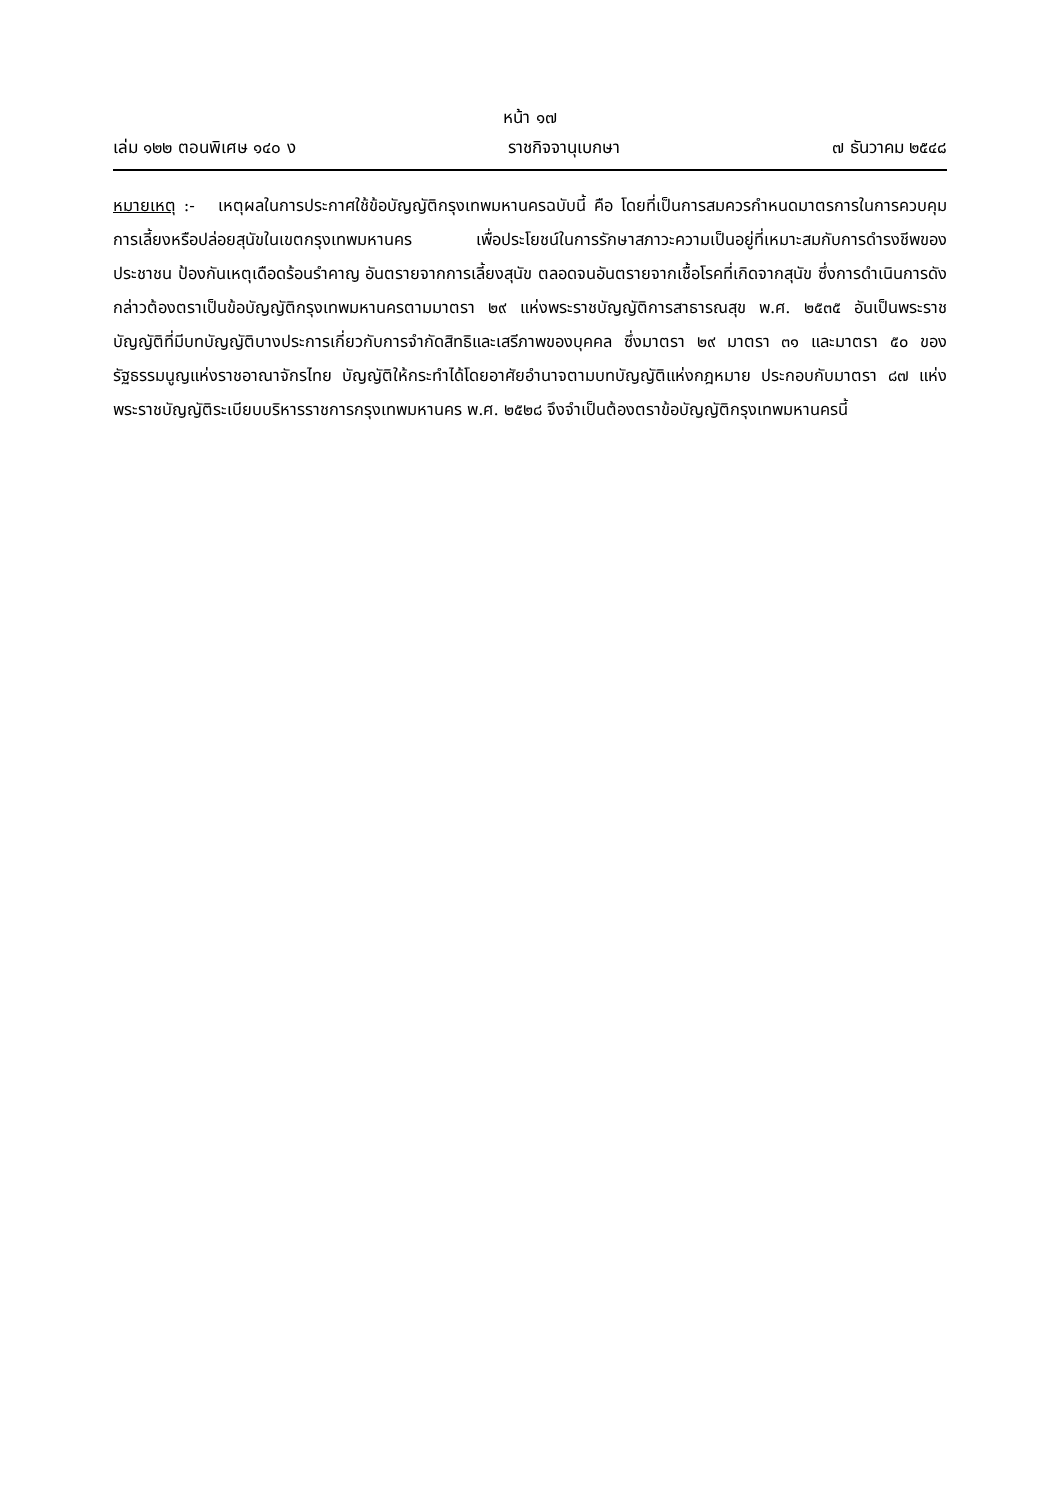หน้า ๑๗
เล่ม ๑๒๒ ตอนพิเศษ ๑๔๐ ง ราชกิจจานุเบกษา ๗ ธันวาคม ๒๕๔๘
หมายเหตุ :- เหตุผลในการประกาศใช้ข้อบัญญัติกรุงเทพมหานครฉบับนี้ คือ โดยที่เป็นการสมควรกำหนดมาตรการในการควบคุมการเลี้ยงหรือปล่อยสุนัขในเขตกรุงเทพมหานคร เพื่อประโยชน์ในการรักษาสภาวะความเป็นอยู่ที่เหมาะสมกับการดำรงชีพของประชาชน ป้องกันเหตุเดือดร้อนรำคาญ อันตรายจากการเลี้ยงสุนัข ตลอดจนอันตรายจากเชื้อโรคที่เกิดจากสุนัข ซึ่งการดำเนินการดังกล่าวต้องตราเป็นข้อบัญญัติกรุงเทพมหานครตามมาตรา ๒๙ แห่งพระราชบัญญัติการสาธารณสุข พ.ศ. ๒๕๓๕ อันเป็นพระราชบัญญัติที่มีบทบัญญัติบางประการเกี่ยวกับการจำกัดสิทธิและเสรีภาพของบุคคล ซึ่งมาตรา ๒๙ มาตรา ๓๑ และมาตรา ๕๐ ของรัฐธรรมนูญแห่งราชอาณาจักรไทย บัญญัติให้กระทำได้โดยอาศัยอำนาจตามบทบัญญัติแห่งกฎหมาย ประกอบกับมาตรา ๘๗ แห่งพระราชบัญญัติระเบียบบริหารราชการกรุงเทพมหานคร พ.ศ. ๒๕๒๘ จึงจำเป็นต้องตราข้อบัญญัติกรุงเทพมหานครนี้